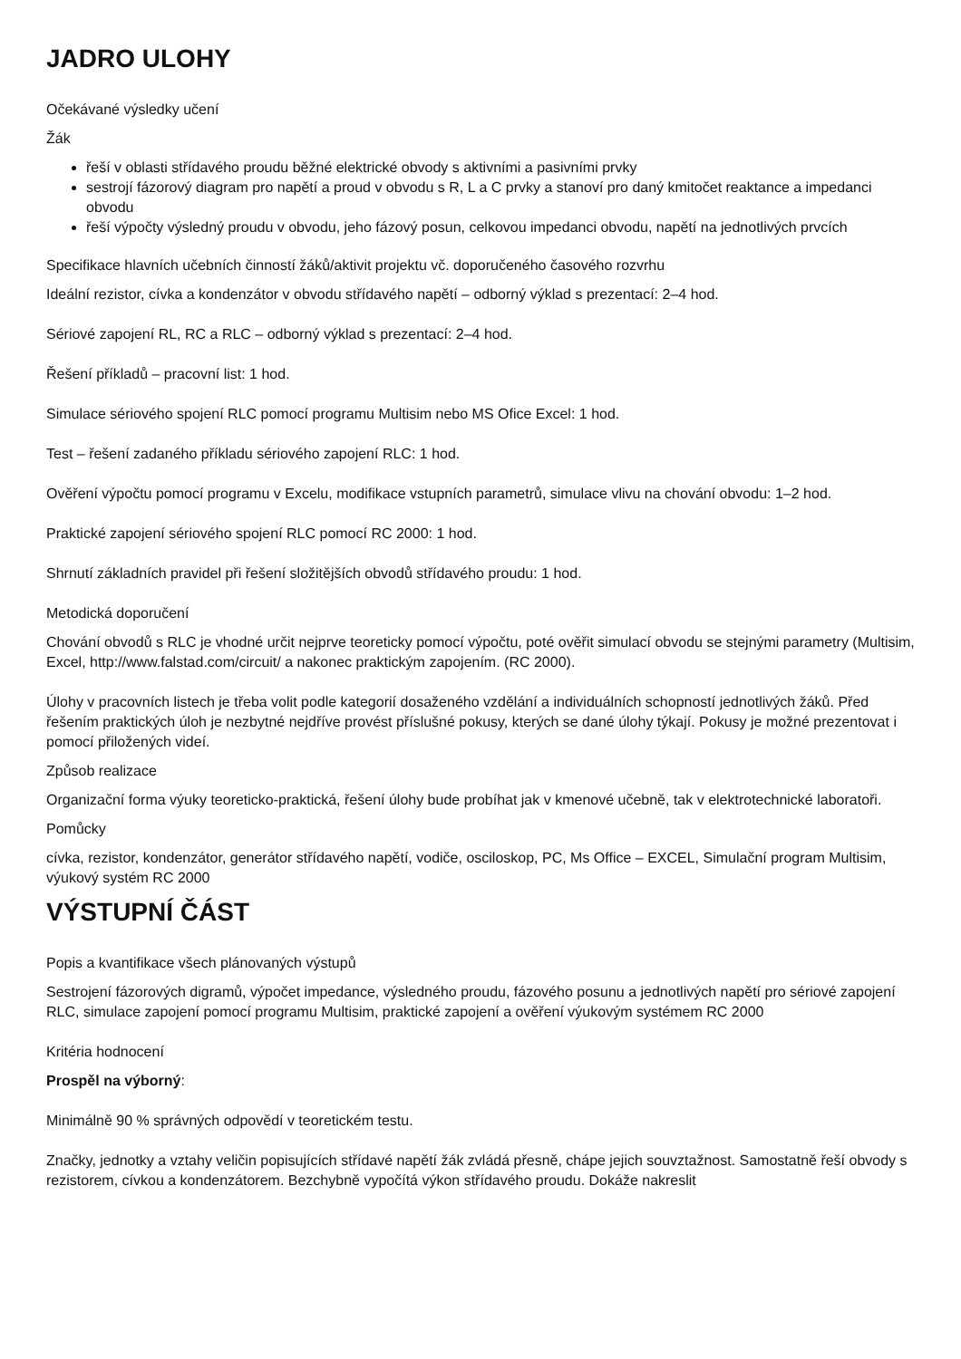JADRO ULOHY
Očekávané výsledky učení
Žák
řeší v oblasti střídavého proudu běžné elektrické obvody s aktivními a pasivními prvky
sestrojí fázorový diagram pro napětí a proud v obvodu s R, L a C prvky a stanoví pro daný kmitočet reaktance a impedanci obvodu
řeší výpočty výsledný proudu v obvodu, jeho fázový posun, celkovou impedanci obvodu, napětí na jednotlivých prvcích
Specifikace hlavních učebních činností žáků/aktivit projektu vč. doporučeného časového rozvrhu
Ideální rezistor, cívka a kondenzátor v obvodu střídavého napětí – odborný výklad s prezentací: 2–4 hod.
Sériové zapojení RL, RC a RLC – odborný výklad s prezentací: 2–4 hod.
Řešení příkladů – pracovní list: 1 hod.
Simulace sériového spojení RLC pomocí programu Multisim nebo MS Ofice Excel: 1 hod.
Test – řešení zadaného příkladu sériového zapojení RLC: 1 hod.
Ověření výpočtu pomocí programu v Excelu, modifikace vstupních parametrů, simulace vlivu na chování obvodu: 1–2 hod.
Praktické zapojení sériového spojení RLC pomocí RC 2000: 1 hod.
Shrnutí základních pravidel při řešení složitějších obvodů střídavého proudu: 1 hod.
Metodická doporučení
Chování obvodů s RLC je vhodné určit nejprve teoreticky pomocí výpočtu, poté ověřit simulací obvodu se stejnými parametry (Multisim, Excel, http://www.falstad.com/circuit/ a nakonec praktickým zapojením. (RC 2000).
Úlohy v pracovních listech je třeba volit podle kategorií dosaženého vzdělání a individuálních schopností jednotlivých žáků. Před řešením praktických úloh je nezbytné nejdříve provést příslušné pokusy, kterých se dané úlohy týkají. Pokusy je možné prezentovat i pomocí přiložených videí.
Způsob realizace
Organizační forma výuky teoreticko-praktická, řešení úlohy bude probíhat jak v kmenové učebně, tak v elektrotechnické laboratoři.
Pomůcky
cívka, rezistor, kondenzátor, generátor střídavého napětí, vodiče, osciloskop, PC, Ms Office – EXCEL, Simulační program Multisim, výukový systém RC 2000
VÝSTUPNÍ ČÁST
Popis a kvantifikace všech plánovaných výstupů
Sestrojení fázorových digramů, výpočet impedance, výsledného proudu, fázového posunu a jednotlivých napětí pro sériové zapojení RLC, simulace zapojení pomocí programu Multisim, praktické zapojení a ověření výukovým systémem RC 2000
Kritéria hodnocení
Prospěl na výborný:
Minimálně 90 % správných odpovědí v teoretickém testu.
Značky, jednotky a vztahy veličin popisujících střídavé napětí žák zvládá přesně, chápe jejich souvztažnost. Samostatně řeší obvody s rezistorem, cívkou a kondenzátorem. Bezchybně vypočítá výkon střídavého proudu. Dokáže nakreslit